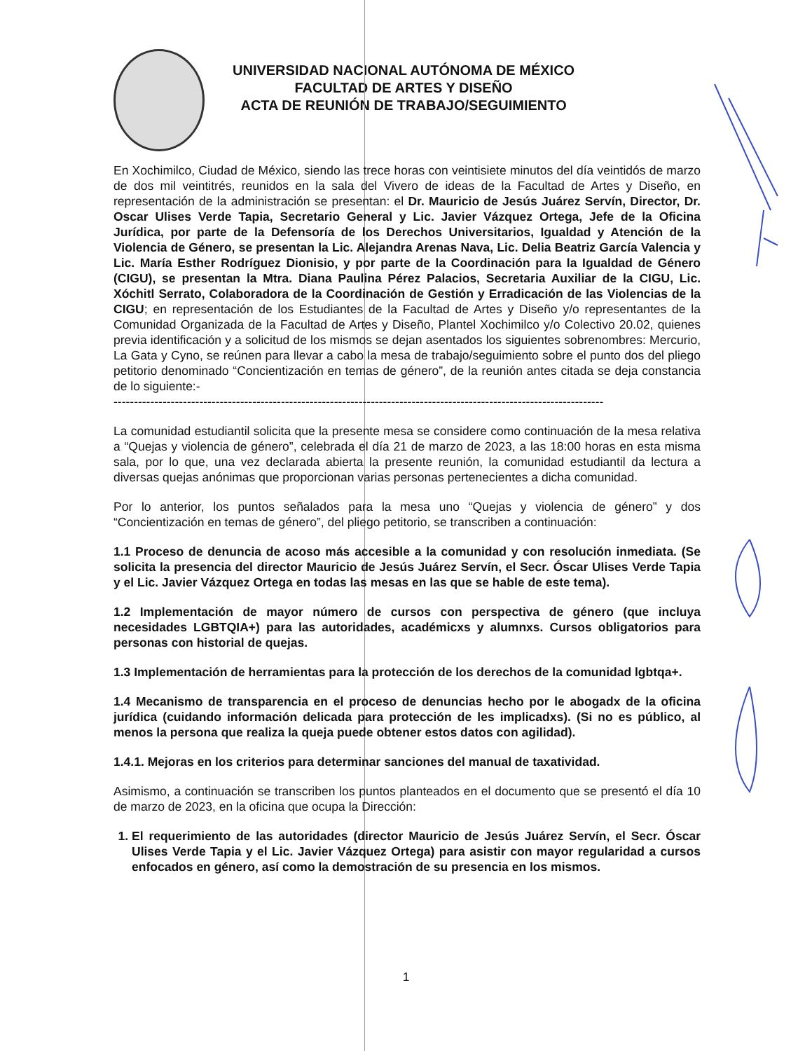UNIVERSIDAD NACIONAL AUTÓNOMA DE MÉXICO
FACULTAD DE ARTES Y DISEÑO
ACTA DE REUNIÓN DE TRABAJO/SEGUIMIENTO
En Xochimilco, Ciudad de México, siendo las trece horas con veintisiete minutos del día veintidós de marzo de dos mil veintitrés, reunidos en la sala del Vivero de ideas de la Facultad de Artes y Diseño, en representación de la administración se presentan: el Dr. Mauricio de Jesús Juárez Servín, Director, Dr. Oscar Ulises Verde Tapia, Secretario General y Lic. Javier Vázquez Ortega, Jefe de la Oficina Jurídica, por parte de la Defensoría de los Derechos Universitarios, Igualdad y Atención de la Violencia de Género, se presentan la Lic. Alejandra Arenas Nava, Lic. Delia Beatriz García Valencia y Lic. María Esther Rodríguez Dionisio, y por parte de la Coordinación para la Igualdad de Género (CIGU), se presentan la Mtra. Diana Paulina Pérez Palacios, Secretaria Auxiliar de la CIGU, Lic. Xóchitl Serrato, Colaboradora de la Coordinación de Gestión y Erradicación de las Violencias de la CIGU; en representación de los Estudiantes de la Facultad de Artes y Diseño y/o representantes de la Comunidad Organizada de la Facultad de Artes y Diseño, Plantel Xochimilco y/o Colectivo 20.02, quienes previa identificación y a solicitud de los mismos se dejan asentados los siguientes sobrenombres: Mercurio, La Gata y Cyno, se reúnen para llevar a cabo la mesa de trabajo/seguimiento sobre el punto dos del pliego petitorio denominado “Concientización en temas de género”, de la reunión antes citada se deja constancia de lo siguiente:-
------------------------------------------------------------------------------------------------------------------------
La comunidad estudiantil solicita que la presente mesa se considere como continuación de la mesa relativa a “Quejas y violencia de género”, celebrada el día 21 de marzo de 2023, a las 18:00 horas en esta misma sala, por lo que, una vez declarada abierta la presente reunión, la comunidad estudiantil da lectura a diversas quejas anónimas que proporcionan varias personas pertenecientes a dicha comunidad.
Por lo anterior, los puntos señalados para la mesa uno “Quejas y violencia de género” y dos “Concientización en temas de género”, del pliego petitorio, se transcriben a continuación:
1.1 Proceso de denuncia de acoso más accesible a la comunidad y con resolución inmediata. (Se solicita la presencia del director Mauricio de Jesús Juárez Servín, el Secr. Óscar Ulises Verde Tapia y el Lic. Javier Vázquez Ortega en todas las mesas en las que se hable de este tema).
1.2 Implementación de mayor número de cursos con perspectiva de género (que incluya necesidades LGBTQIA+) para las autoridades, académicxs y alumnxs. Cursos obligatorios para personas con historial de quejas.
1.3 Implementación de herramientas para la protección de los derechos de la comunidad lgbtqa+.
1.4 Mecanismo de transparencia en el proceso de denuncias hecho por le abogadx de la oficina jurídica (cuidando información delicada para protección de les implicadxs). (Si no es público, al menos la persona que realiza la queja puede obtener estos datos con agilidad).
1.4.1. Mejoras en los criterios para determinar sanciones del manual de taxatividad.
Asimismo, a continuación se transcriben los puntos planteados en el documento que se presentó el día 10 de marzo de 2023, en la oficina que ocupa la Dirección:
1. El requerimiento de las autoridades (director Mauricio de Jesús Juárez Servín, el Secr. Óscar Ulises Verde Tapia y el Lic. Javier Vázquez Ortega) para asistir con mayor regularidad a cursos enfocados en género, así como la demostración de su presencia en los mismos.
1